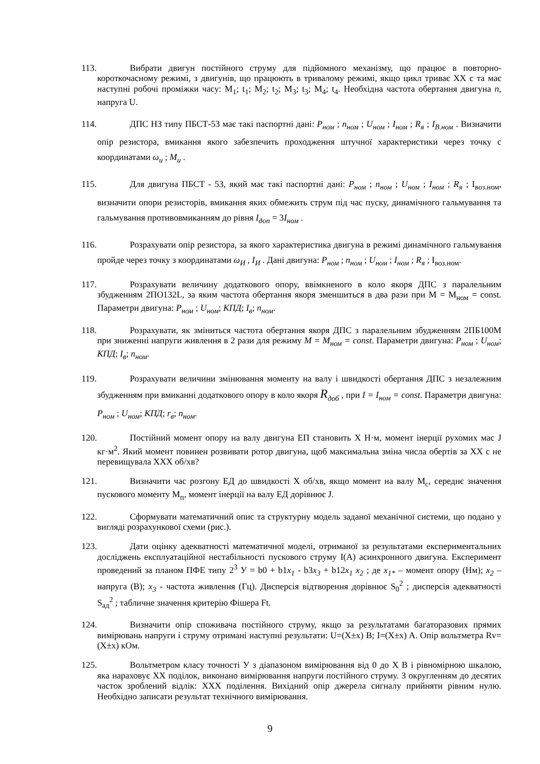113. Вибрати двигун постійного струму для підйомного механізму, що працює в повторно-короткочасному режимі, з двигунів, що працюють в тривалому режимі, якщо цикл триває ХХ с та має наступні робочі проміжки часу: M<sub>1</sub>; t<sub>1</sub>; M<sub>2</sub>; t<sub>2</sub>; M<sub>3</sub>; t<sub>3</sub>; M<sub>4</sub>; t<sub>4</sub>. Необхідна частота обертання двигуна n, напруга U.
114. ДПС НЗ типу ПБСТ-53 має такі паспортні дані: P<sub>ном</sub> ; n<sub>ном</sub> ; U<sub>ном</sub> ; I<sub>ном</sub> ; R<sub>я</sub> ; I<sub>В.ном</sub> . Визначити опір резистора, вмикання якого забезпечить проходження штучної характеристики через точку с координатами ω<sub>и</sub> ; M<sub>и</sub> .
115. Для двигуна ПБСТ - 53, який має такі паспортні дані: P<sub>ном</sub> ; n<sub>ном</sub> ; U<sub>ном</sub> ; I<sub>ном</sub> ; R<sub>я</sub> ; I<sub>воз.ном</sub>, визначити опори резисторів, вмикання яких обмежить струм під час пуску, динамічного гальмування та гальмування противовмиканням до рівня I<sub>доп</sub> = 3I<sub>ном</sub> .
116. Розрахувати опір резистора, за якого характеристика двигуна в режимі динамічного гальмування пройде через точку з координатами ω<sub>И</sub> , I<sub>И</sub> . Дані двигуна: P<sub>ном</sub> ; n<sub>ном</sub> ; U<sub>ном</sub> ; I<sub>ном</sub> ; R<sub>я</sub> ; I<sub>воз.ном</sub>.
117. Розрахувати величину додаткового опору, ввімкненого в коло якоря ДПС з паралельним збудженням 2ПО132L, за яким частота обертання якоря зменшиться в два рази при M = M<sub>ном</sub> = const. Параметри двигуна: P<sub>ном</sub> ; U<sub>ном</sub>; КПД; I<sub>в</sub>; n<sub>ном</sub>.
118. Розрахувати, як зміниться частота обертання якоря ДПС з паралельним збудженням 2ПБ100М при зниженні напруги живлення в 2 рази для режиму M = M<sub>ном</sub> = const. Параметри двигуна: P<sub>ном</sub> ; U<sub>ном</sub>; КПД; I<sub>в</sub>; n<sub>ном</sub>.
119. Розрахувати величини змінювання моменту на валу і швидкості обертання ДПС з незалежним збудженням при вмиканні додаткового опору в коло якоря R<sub>доб</sub> , при I = I<sub>ном</sub> = const. Параметри двигуна: P<sub>ном</sub> ; U<sub>ном</sub>; КПД; r<sub>в</sub>; n<sub>ном</sub>.
120. Постійний момент опору на валу двигуна ЕП становить Х Н·м, момент інерції рухомих мас J кг·м<sup>2</sup>. Який момент повинен розвивати ротор двигуна, щоб максимальна зміна числа обертів за ХХ с не перевищувала ХХХ об/хв?
121. Визначити час розгону ЕД до швидкості Х об/хв, якщо момент на валу М<sub>с</sub>, середнє значення пускового моменту М<sub>п</sub>, момент інерції на валу ЕД дорівнює J.
122. Сформувати математичний опис та структурну модель заданої механічної системи, що подано у вигляді розрахункової схеми (рис.).
123. Дати оцінку адекватності математичної моделі, отриманої за результатами експериментальних досліджень експлуатаційної нестабільності пускового струму I(A) асинхронного двигуна. Експеримент проведений за планом ПФЕ типу 2<sup>3</sup> У = b0 + b1x<sub>1</sub> - b3x<sub>3</sub> + b12x<sub>1</sub> x<sub>2</sub> ; де x<sub>1*</sub> – момент опору (Нм); x<sub>2</sub> – напруга (В); x<sub>3</sub> - частота живлення (Гц). Дисперсія відтворення дорівнює S<sub>0</sub><sup>2</sup> ; дисперсія адекватності S<sub>ад</sub><sup>2</sup> ; табличне значення критерію Фішера Ft.
124. Визначити опір споживача постійного струму, якщо за результатами багаторазових прямих вимірювань напруги і струму отримані наступні результати: U=(X±x) B; I=(X±x) A. Опір вольтметра Rv=(X±x) кОм.
125. Вольтметром класу точності У з діапазоном вимірювання від 0 до Х В і рівномірною шкалою, яка нараховує ХХ поділок, виконано вимірювання напруги постійного струму. З округленням до десятих часток зроблений відлік: ХХХ поділення. Вихідний опір джерела сигналу прийняти рівним нулю. Необхідно записати результат технічного вимірювання.
9